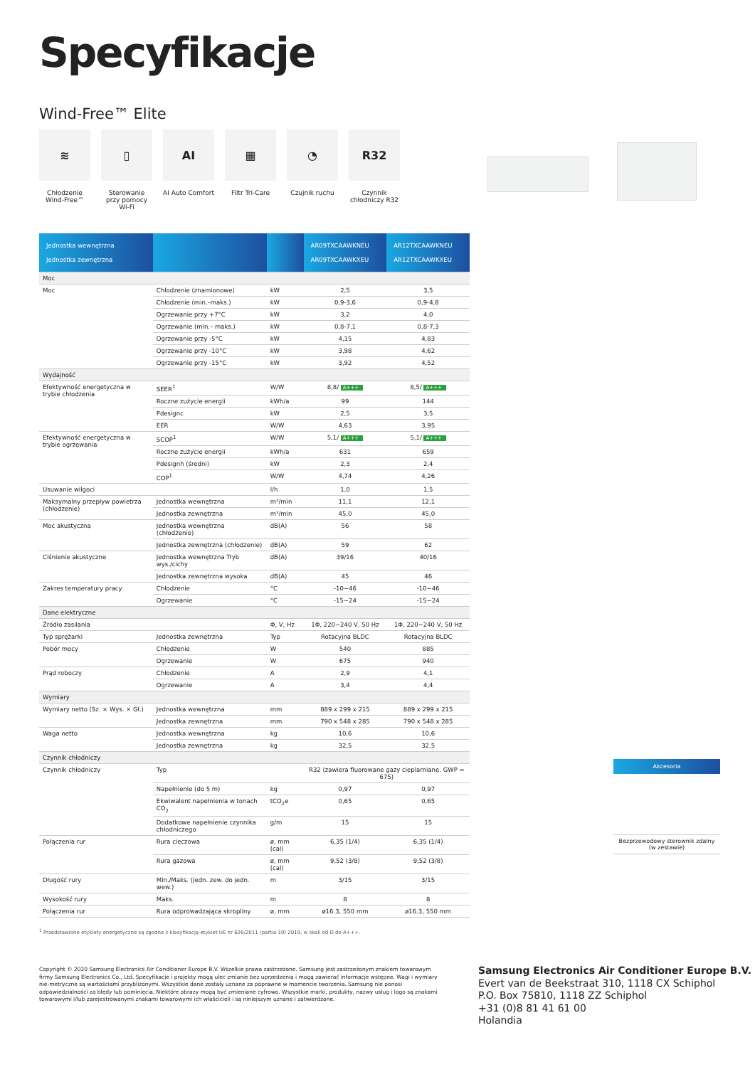Specyfikacje
Wind-Free™ Elite
≋
Chłodzenie Wind-Free™
▯
Sterowanie przy pomocy Wi-Fi
AI
AI Auto Comfort
▦
Filtr Tri-Care
◔
Czujnik ruchu
R32
Czynnik chłodniczy R32
| Jednostka wewnętrzna Jednostka zewnętrzna | | | AR09TXCAAWKNEU AR09TXCAAWKXEU | AR12TXCAAWKNEU AR12TXCAAWKXEU |
| --- | --- | --- | --- | --- |
| Moc | | | | |
| Moc | Chłodzenie (znamionowe) | kW | 2,5 | 3,5 |
| | Chłodzenie (min.–maks.) | kW | 0,9-3,6 | 0,9-4,8 |
| | Ogrzewanie przy +7°C | kW | 3,2 | 4,0 |
| | Ogrzewanie (min.– maks.) | kW | 0,8-7,1 | 0,8-7,3 |
| | Ogrzewanie przy -5°C | kW | 4,15 | 4,83 |
| | Ogrzewanie przy -10°C | kW | 3,98 | 4,62 |
| | Ogrzewanie przy -15°C | kW | 3,92 | 4,52 |
| Wydajność | | | | |
| Efektywność energetyczna w trybie chłodzenia | SEER<sup>1</sup> | W/W | 8,8/ A+++ | 8,5/ A+++ |
| | Roczne zużycie energii | kWh/a | 99 | 144 |
| | Pdesignc | kW | 2,5 | 3,5 |
| | EER | W/W | 4,63 | 3,95 |
| Efektywność energetyczna w trybie ogrzewania | SCOP<sup>1</sup> | W/W | 5,1/ A+++ | 5,1/ A+++ |
| | Roczne zużycie energii | kWh/a | 631 | 659 |
| | Pdesignh (średni) | kW | 2,3 | 2,4 |
| | COP<sup>1</sup> | W/W | 4,74 | 4,26 |
| Usuwanie wilgoci | | l/h | 1,0 | 1,5 |
| Maksymalny przepływ powietrza (chłodzenie) | Jednostka wewnętrzna | m³/min | 11,1 | 12,1 |
| | Jednostka zewnętrzna | m³/min | 45,0 | 45,0 |
| Moc akustyczna | Jednostka wewnętrzna (chłodzenie) | dB(A) | 56 | 58 |
| | Jednostka zewnętrzna (chłodzenie) | dB(A) | 59 | 62 |
| Ciśnienie akustyczne | Jednostka wewnętrzna Tryb wys./cichy | dB(A) | 39/16 | 40/16 |
| | Jednostka zewnętrzna wysoka | dB(A) | 45 | 46 |
| Zakres temperatury pracy | Chłodzenie | °C | -10~46 | -10~46 |
| | Ogrzewanie | °C | -15~24 | -15~24 |
| Dane elektryczne | | | | |
| Źródło zasilania | | Φ, V, Hz | 1Φ, 220~240 V, 50 Hz | 1Φ, 220~240 V, 50 Hz |
| Typ sprężarki | Jednostka zewnętrzna | Typ | Rotacyjna BLDC | Rotacyjna BLDC |
| Pobór mocy | Chłodzenie | W | 540 | 885 |
| | Ogrzewanie | W | 675 | 940 |
| Prąd roboczy | Chłodzenie | A | 2,9 | 4,1 |
| | Ogrzewanie | A | 3,4 | 4,4 |
| Wymiary | | | | |
| Wymiary netto (Sz. × Wys. × Gł.) | Jednostka wewnętrzna | mm | 889 x 299 x 215 | 889 x 299 x 215 |
| | Jednostka zewnętrzna | mm | 790 x 548 x 285 | 790 x 548 x 285 |
| Waga netto | Jednostka wewnętrzna | kg | 10,6 | 10,6 |
| | Jednostka zewnętrzna | kg | 32,5 | 32,5 |
| Czynnik chłodniczy | | | | |
| Czynnik chłodniczy | Typ | | R32 (zawiera fluorowane gazy cieplarniane. GWP = 675) | |
| | Napełnienie (do 5 m) | kg | 0,97 | 0,97 |
| | Ekwiwalent napełnienia w tonach CO<sub>2</sub> | tCO<sub>2</sub>e | 0,65 | 0,65 |
| | Dodatkowe napełnienie czynnika chłodniczego | g/m | 15 | 15 |
| Połączenia rur | Rura cieczowa | ø, mm (cal) | 6,35 (1/4) | 6,35 (1/4) |
| | Rura gazowa | ø, mm (cal) | 9,52 (3/8) | 9,52 (3/8) |
| Długość rury | Min./Maks. (jedn. zew. do jedn. wew.) | m | 3/15 | 3/15 |
| Wysokość rury | Maks. | m | 8 | 8 |
| Połączenia rur | Rura odprowadzająca skropliny | ø, mm | ø16.3, 550 mm | ø16.3, 550 mm |
<sup>1</sup> Przedstawione etykiety energetyczne są zgodne z klasyfikacją etykiet UE nr 626/2011 (partia 10) 2019, w skali od D do A+++.
Akcesoria
Bezprzewodowy sterownik zdalny (w zestawie)
Copyright © 2020 Samsung Electronics Air Conditioner Europe B.V. Wszelkie prawa zastrzeżone. Samsung jest zastrzeżonym znakiem towarowym firmy Samsung Electronics Co., Ltd. Specyfikacje i projekty mogą ulec zmianie bez uprzedzenia i mogą zawierać informacje wstępne. Wagi i wymiary nie-metryczne są wartościami przybliżonymi. Wszystkie dane zostały uznane za poprawne w momencie tworzenia. Samsung nie ponosi odpowiedzialności za błędy lub pominięcia. Niektóre obrazy mogą być zmieniane cyfrowo. Wszystkie marki, produkty, nazwy usług i logo są znakami towarowymi i/lub zarejestrowanymi znakami towarowymi ich właścicieli i są niniejszym uznane i zatwierdzone.
Samsung Electronics Air Conditioner Europe B.V.
Evert van de Beekstraat 310, 1118 CX Schiphol
P.O. Box 75810, 1118 ZZ Schiphol
+31 (0)8 81 41 61 00
Holandia